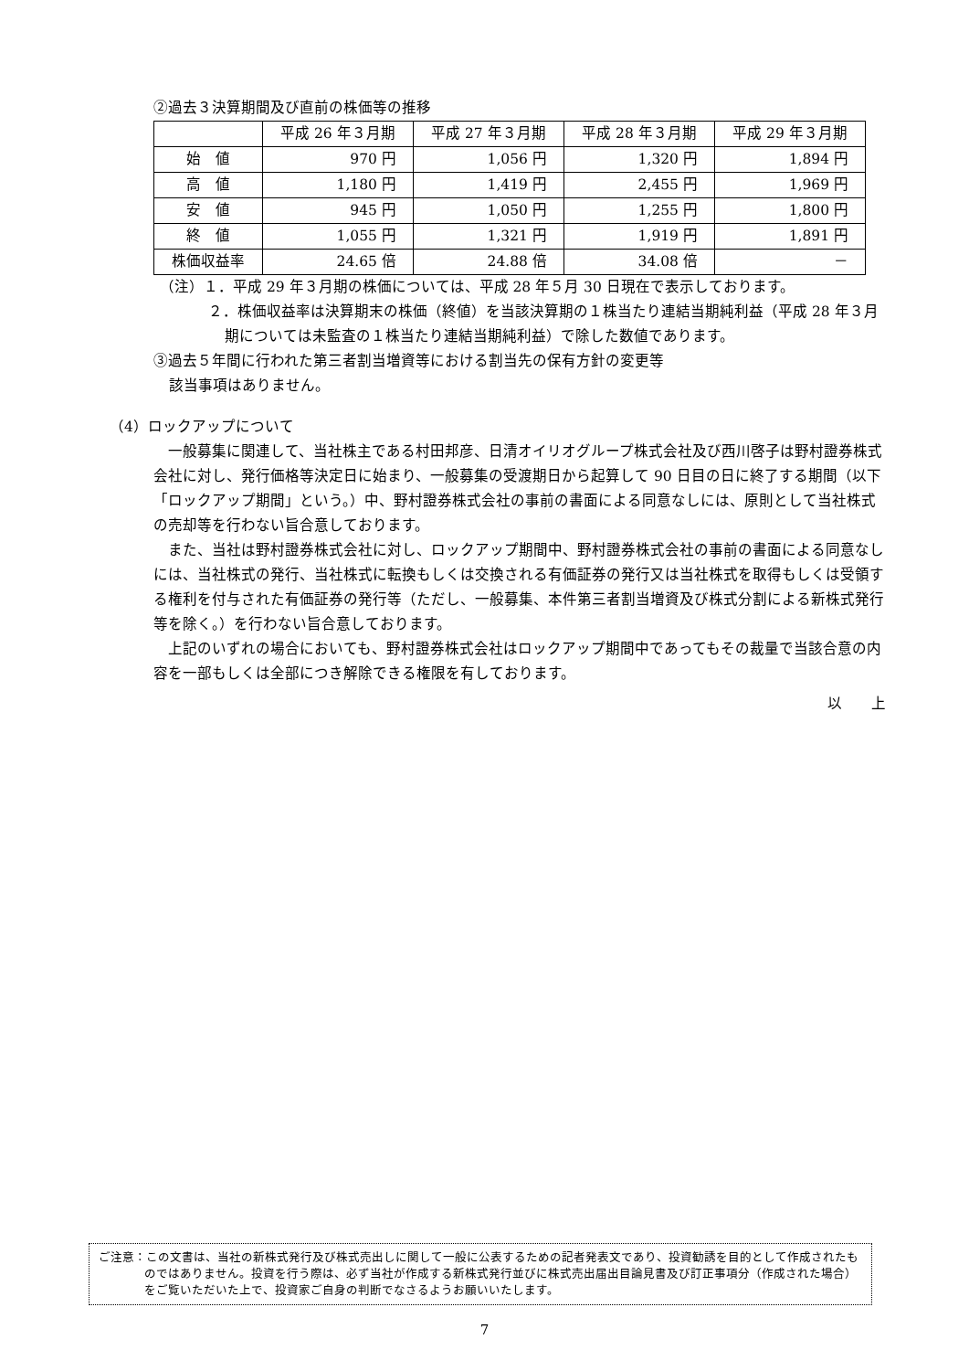②過去３決算期間及び直前の株価等の推移
| | 平成 26 年３月期 | 平成 27 年３月期 | 平成 28 年３月期 | 平成 29 年３月期 |
| --- | --- | --- | --- | --- |
| 始 値 | 970 円 | 1,056 円 | 1,320 円 | 1,894 円 |
| 高 値 | 1,180 円 | 1,419 円 | 2,455 円 | 1,969 円 |
| 安 値 | 945 円 | 1,050 円 | 1,255 円 | 1,800 円 |
| 終 値 | 1,055 円 | 1,321 円 | 1,919 円 | 1,891 円 |
| 株価収益率 | 24.65 倍 | 24.88 倍 | 34.08 倍 | － |
（注）１．平成 29 年３月期の株価については、平成 28 年５月 30 日現在で表示しております。
２．株価収益率は決算期末の株価（終値）を当該決算期の１株当たり連結当期純利益（平成 28 年３月期については未監査の１株当たり連結当期純利益）で除した数値であります。
③過去５年間に行われた第三者割当増資等における割当先の保有方針の変更等
該当事項はありません。
（4）ロックアップについて
一般募集に関連して、当社株主である村田邦彦、日清オイリオグループ株式会社及び西川啓子は野村證券株式会社に対し、発行価格等決定日に始まり、一般募集の受渡期日から起算して 90 日目の日に終了する期間（以下「ロックアップ期間」という。）中、野村證券株式会社の事前の書面による同意なしには、原則として当社株式の売却等を行わない旨合意しております。
また、当社は野村證券株式会社に対し、ロックアップ期間中、野村證券株式会社の事前の書面による同意なしには、当社株式の発行、当社株式に転換もしくは交換される有価証券の発行又は当社株式を取得もしくは受領する権利を付与された有価証券の発行等（ただし、一般募集、本件第三者割当増資及び株式分割による新株式発行等を除く。）を行わない旨合意しております。
上記のいずれの場合においても、野村證券株式会社はロックアップ期間中であってもその裁量で当該合意の内容を一部もしくは全部につき解除できる権限を有しております。
以　　上
ご注意：この文書は、当社の新株式発行及び株式売出しに関して一般に公表するための記者発表文であり、投資勧誘を目的として作成されたものではありません。投資を行う際は、必ず当社が作成する新株式発行並びに株式売出届出目論見書及び訂正事項分（作成された場合）をご覧いただいた上で、投資家ご自身の判断でなさるようお願いいたします。
7